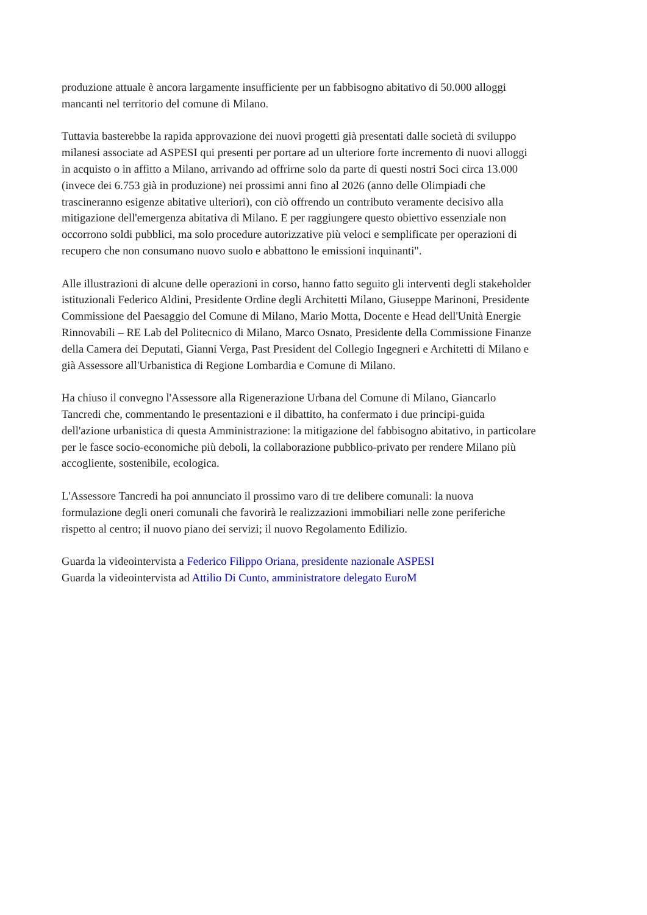produzione attuale è ancora largamente insufficiente per un fabbisogno abitativo di 50.000 alloggi
mancanti nel territorio del comune di Milano.
Tuttavia basterebbe la rapida approvazione dei nuovi progetti già presentati dalle società di sviluppo
milanesi associate ad ASPESI qui presenti per portare ad un ulteriore forte incremento di nuovi alloggi
in acquisto o in affitto a Milano, arrivando ad offrirne solo da parte di questi nostri Soci circa 13.000
(invece dei 6.753 già in produzione) nei prossimi anni fino al 2026 (anno delle Olimpiadi che
trascineranno esigenze abitative ulteriori), con ciò offrendo un contributo veramente decisivo alla
mitigazione dell'emergenza abitativa di Milano. E per raggiungere questo obiettivo essenziale non
occorrono soldi pubblici, ma solo procedure autorizzative più veloci e semplificate per operazioni di
recupero che non consumano nuovo suolo e abbattono le emissioni inquinanti".
Alle illustrazioni di alcune delle operazioni in corso, hanno fatto seguito gli interventi degli stakeholder
istituzionali Federico Aldini, Presidente Ordine degli Architetti Milano, Giuseppe Marinoni, Presidente
Commissione del Paesaggio del Comune di Milano, Mario Motta, Docente e Head dell'Unità Energie
Rinnovabili – RE Lab del Politecnico di Milano, Marco Osnato, Presidente della Commissione Finanze
della Camera dei Deputati, Gianni Verga, Past President del Collegio Ingegneri e Architetti di Milano e
già Assessore all'Urbanistica di Regione Lombardia e Comune di Milano.
Ha chiuso il convegno l'Assessore alla Rigenerazione Urbana del Comune di Milano, Giancarlo
Tancredi che, commentando le presentazioni e il dibattito, ha confermato i due principi-guida
dell'azione urbanistica di questa Amministrazione: la mitigazione del fabbisogno abitativo, in particolare
per le fasce socio-economiche più deboli, la collaborazione pubblico-privato per rendere Milano più
accogliente, sostenibile, ecologica.
L'Assessore Tancredi ha poi annunciato il prossimo varo di tre delibere comunali: la nuova
formulazione degli oneri comunali che favorirà le realizzazioni immobiliari nelle zone periferiche
rispetto al centro; il nuovo piano dei servizi; il nuovo Regolamento Edilizio.
Guarda la videointervista a Federico Filippo Oriana, presidente nazionale ASPESI
Guarda la videointervista ad Attilio Di Cunto, amministratore delegato EuroM